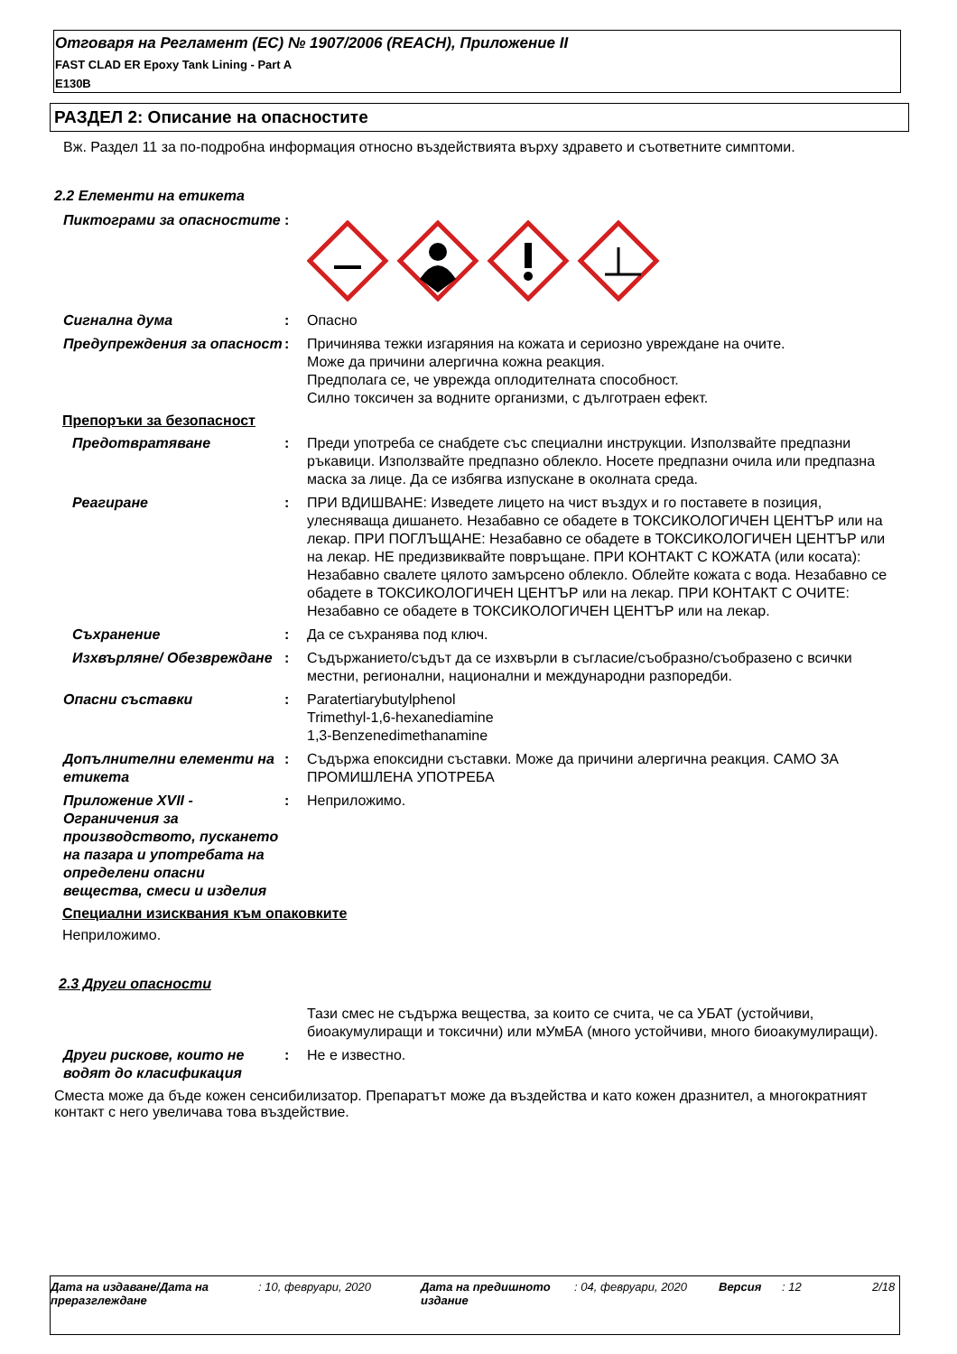Отговаря на Регламент (ЕС) № 1907/2006 (REACH), Приложение II
FAST CLAD ER Epoxy Tank Lining - Part A
E130B
РАЗДЕЛ 2: Описание на опасностите
Вж. Раздел 11 за по-подробна информация относно въздействията върху здравето и съответните симптоми.
2.2 Елементи на етикета
Пиктограми за опасностите :
Сигнална дума : Опасно
Предупреждения за опасност
: Причинява тежки изгаряния на кожата и сериозно увреждане на очите.
Може да причини алергична кожна реакция.
Предполага се, че уврежда оплодителната способност.
Силно токсичен за водните организми, с дълготраен ефект.
Препоръки за безопасност
Предотвратяване : Преди употреба се снабдете със специални инструкции. Използвайте предпазни ръкавици. Използвайте предпазно облекло. Носете предпазни очила или предпазна маска за лице. Да се избягва изпускане в околната среда.
Реагиране : ПРИ ВДИШВАНЕ: Изведете лицето на чист въздух и го поставете в позиция, улесняваща дишането. Незабавно се обадете в ТОКСИКОЛОГИЧЕН ЦЕНТЪР или на лекар. ПРИ ПОГЛЪЩАНЕ: Незабавно се обадете в ТОКСИКОЛОГИЧЕН ЦЕНТЪР или на лекар. НЕ предизвиквайте повръщане. ПРИ КОНТАКТ С КОЖАТА (или косата): Незабавно свалете цялото замърсено облекло. Облейте кожата с вода. Незабавно се обадете в ТОКСИКОЛОГИЧЕН ЦЕНТЪР или на лекар. ПРИ КОНТАКТ С ОЧИТЕ: Незабавно се обадете в ТОКСИКОЛОГИЧЕН ЦЕНТЪР или на лекар.
Съхранение : Да се съхранява под ключ.
Изхвърляне/ Обезвреждане : Съдържанието/съдът да се изхвърли в съгласие/съобразно/съобразено с всички местни, регионални, национални и международни разпоредби.
Опасни съставки : Paratertiarybutylphenol
Trimethyl-1,6-hexanediamine
1,3-Benzenedimethanamine
Допълнителни елементи на етикета
: Съдържа епоксидни съставки. Може да причини алергична реакция. САМО ЗА ПРОМИШЛЕНА УПОТРЕБА
Приложение XVII - Ограничения за производството, пускането на пазара и употребата на определени опасни вещества, смеси и изделия
: Неприложимо.
Специални изисквания към опаковките
Неприложимо.
2.3 Други опасности
Тази смес не съдържа вещества, за които се счита, че са УБАТ (устойчиви, биоакумулиращи и токсични) или мУмБА (много устойчиви, много биоакумулиращи).
Други рискове, които не водят до класификация
: Не е известно.
Сместа може да бъде кожен сенсибилизатор. Препаратът може да въздейства и като кожен дразнител, а многократният контакт с него увеличава това въздействие.
Дата на издаване/Дата на преразглеждане
: 10, февруари, 2020 Дата на предишното издание
: 04, февруари, 2020 Версия : 12 2/18